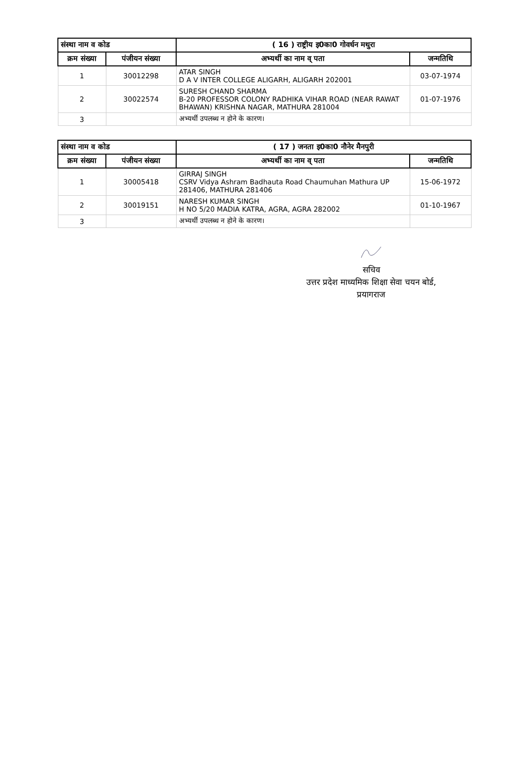| संस्था नाम व कोड | | ( 16 ) राष्ट्रीय इ0का0 गोवर्धन मथुरा | |
| --- | --- | --- | --- |
| क्रम संख्या | पंजीयन संख्या | अभ्यर्थी का नाम व् पता | जन्मतिथि |
| 1 | 30012298 | ATAR SINGH D A V INTER COLLEGE ALIGARH, ALIGARH 202001 | 03-07-1974 |
| 2 | 30022574 | SURESH CHAND SHARMA B-20 PROFESSOR COLONY RADHIKA VIHAR ROAD (NEAR RAWAT BHAWAN) KRISHNA NAGAR, MATHURA 281004 | 01-07-1976 |
| 3 | | अभ्यर्थी उपलब्ध न होने के कारण। | |
| संस्था नाम व कोड | | ( 17 ) जनता इ0का0 नौनेर मैनपुरी | |
| --- | --- | --- | --- |
| क्रम संख्या | पंजीयन संख्या | अभ्यर्थी का नाम व् पता | जन्मतिथि |
| 1 | 30005418 | GIRRAJ SINGH CSRV Vidya Ashram Badhauta Road Chaumuhan Mathura UP 281406, MATHURA 281406 | 15-06-1972 |
| 2 | 30019151 | NARESH KUMAR SINGH H NO 5/20 MADIA KATRA, AGRA, AGRA 282002 | 01-10-1967 |
| 3 | | अभ्यर्थी उपलब्ध न होने के कारण। | |
सचिव
उत्तर प्रदेश माध्यमिक शिक्षा सेवा चयन बोर्ड,
प्रयागराज